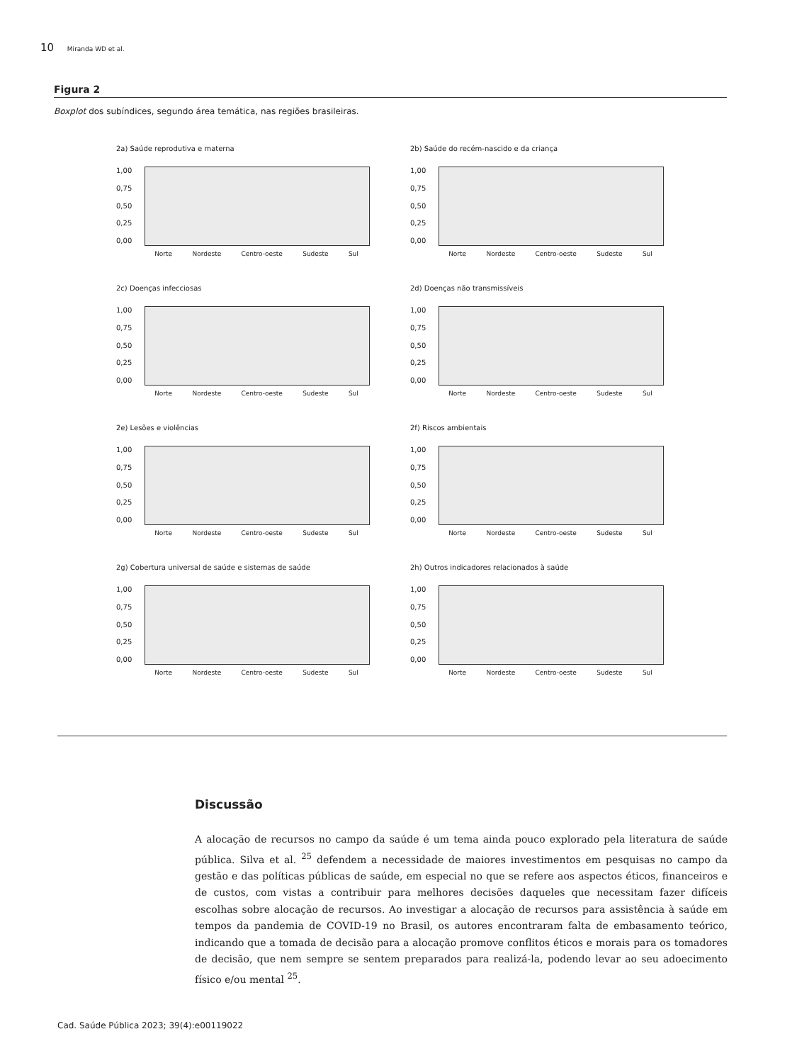10 Miranda WD et al.
Figura 2
Boxplot dos subíndices, segundo área temática, nas regiões brasileiras.
2a) Saúde reprodutiva e materna
1,00
0,75
0,50
0,25
0,00
Norte Nordeste Centro-oeste Sudeste Sul
2b) Saúde do recém-nascido e da criança
1,00
0,75
0,50
0,25
0,00
Norte Nordeste Centro-oeste Sudeste Sul
2c) Doenças infecciosas
1,00
0,75
0,50
0,25
0,00
Norte Nordeste Centro-oeste Sudeste Sul
2d) Doenças não transmissíveis
1,00
0,75
0,50
0,25
0,00
Norte Nordeste Centro-oeste Sudeste Sul
2e) Lesões e violências
1,00
0,75
0,50
0,25
0,00
Norte Nordeste Centro-oeste Sudeste Sul
2f) Riscos ambientais
1,00
0,75
0,50
0,25
0,00
Norte Nordeste Centro-oeste Sudeste Sul
2g) Cobertura universal de saúde e sistemas de saúde
1,00
0,75
0,50
0,25
0,00
Norte Nordeste Centro-oeste Sudeste Sul
2h) Outros indicadores relacionados à saúde
1,00
0,75
0,50
0,25
0,00
Norte Nordeste Centro-oeste Sudeste Sul
Discussão
A alocação de recursos no campo da saúde é um tema ainda pouco explorado pela literatura de saúde pública. Silva et al. <sup>25</sup> defendem a necessidade de maiores investimentos em pesquisas no campo da gestão e das políticas públicas de saúde, em especial no que se refere aos aspectos éticos, financeiros e de custos, com vistas a contribuir para melhores decisões daqueles que necessitam fazer difíceis escolhas sobre alocação de recursos. Ao investigar a alocação de recursos para assistência à saúde em tempos da pandemia de COVID-19 no Brasil, os autores encontraram falta de embasamento teórico, indicando que a tomada de decisão para a alocação promove conflitos éticos e morais para os tomadores de decisão, que nem sempre se sentem preparados para realizá-la, podendo levar ao seu adoecimento físico e/ou mental <sup>25</sup>.
Cad. Saúde Pública 2023; 39(4):e00119022